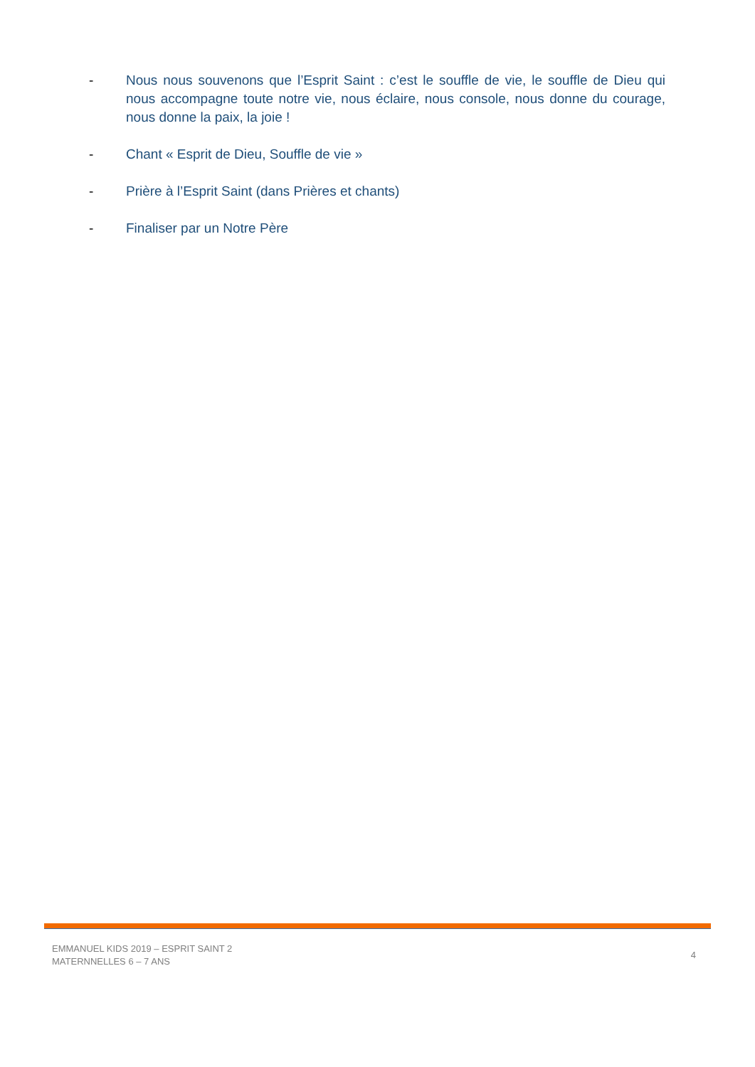- Nous nous souvenons que l’Esprit Saint : c’est le souffle de vie, le souffle de Dieu qui nous accompagne toute notre vie, nous éclaire, nous console, nous donne du courage, nous donne la paix, la joie !
- Chant « Esprit de Dieu, Souffle de vie »
- Prière à l’Esprit Saint (dans Prières et chants)
- Finaliser par un Notre Père
EMMANUEL KIDS 2019 – ESPRIT SAINT 2
MATERNNELLES 6 – 7 ANS
4